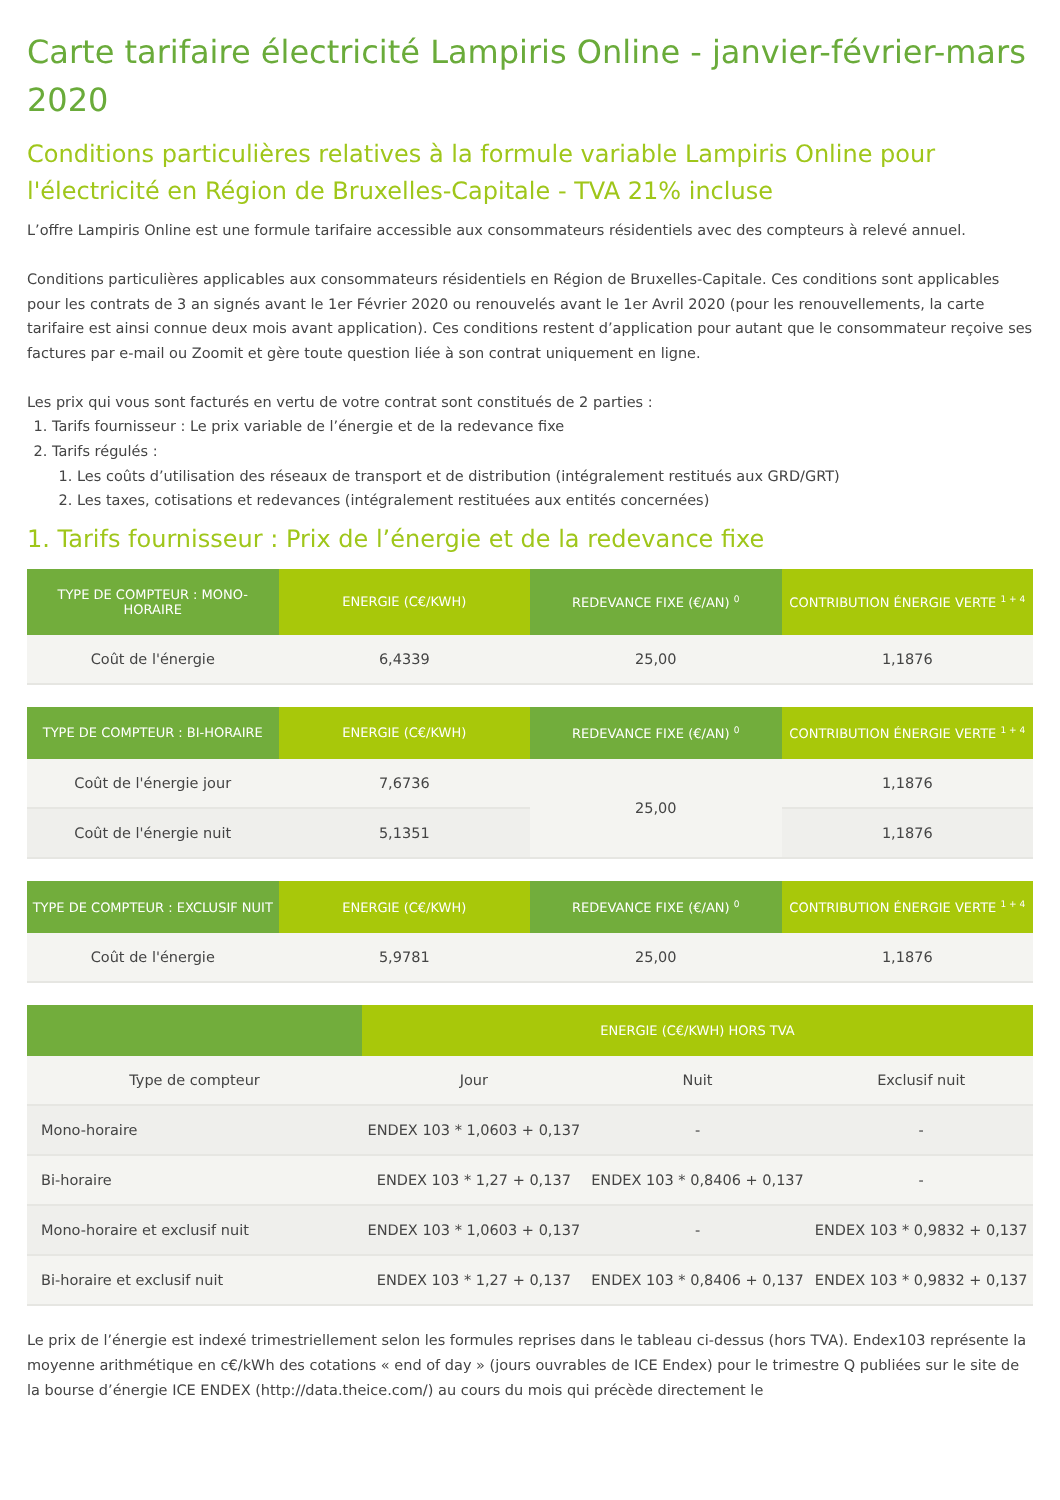Carte tarifaire électricité Lampiris Online - janvier-février-mars 2020
Conditions particulières relatives à la formule variable Lampiris Online pour l'électricité en Région de Bruxelles-Capitale - TVA 21% incluse
L’offre Lampiris Online est une formule tarifaire accessible aux consommateurs résidentiels avec des compteurs à relevé annuel.
Conditions particulières applicables aux consommateurs résidentiels en Région de Bruxelles-Capitale. Ces conditions sont applicables pour les contrats de 3 an signés avant le 1er Février 2020 ou renouvelés avant le 1er Avril 2020 (pour les renouvellements, la carte tarifaire est ainsi connue deux mois avant application). Ces conditions restent d’application pour autant que le consommateur reçoive ses factures par e-mail ou Zoomit et gère toute question liée à son contrat uniquement en ligne.
Les prix qui vous sont facturés en vertu de votre contrat sont constitués de 2 parties :
1. Tarifs fournisseur : Le prix variable de l’énergie et de la redevance fixe
2. Tarifs régulés :
1. Les coûts d’utilisation des réseaux de transport et de distribution (intégralement restitués aux GRD/GRT)
2. Les taxes, cotisations et redevances (intégralement restituées aux entités concernées)
1. Tarifs fournisseur : Prix de l’énergie et de la redevance fixe
| TYPE DE COMPTEUR : MONO-HORAIRE | ENERGIE (C€/KWH) | REDEVANCE FIXE (€/AN) <sup>0</sup> | CONTRIBUTION ÉNERGIE VERTE <sup>1 + 4</sup> |
| --- | --- | --- | --- |
| Coût de l'énergie | 6,4339 | 25,00 | 1,1876 |
| TYPE DE COMPTEUR : BI-HORAIRE | ENERGIE (C€/KWH) | REDEVANCE FIXE (€/AN) <sup>0</sup> | CONTRIBUTION ÉNERGIE VERTE <sup>1 + 4</sup> |
| --- | --- | --- | --- |
| Coût de l'énergie jour | 7,6736 | 25,00 | 1,1876 |
| Coût de l'énergie nuit | 5,1351 | | 1,1876 |
| TYPE DE COMPTEUR : EXCLUSIF NUIT | ENERGIE (C€/KWH) | REDEVANCE FIXE (€/AN) <sup>0</sup> | CONTRIBUTION ÉNERGIE VERTE <sup>1 + 4</sup> |
| --- | --- | --- | --- |
| Coût de l'énergie | 5,9781 | 25,00 | 1,1876 |
| | ENERGIE (C€/KWH) HORS TVA | | |
| --- | --- | --- | --- |
| Type de compteur | Jour | Nuit | Exclusif nuit |
| Mono-horaire | ENDEX 103 * 1,0603 + 0,137 | - | - |
| Bi-horaire | ENDEX 103 * 1,27 + 0,137 | ENDEX 103 * 0,8406 + 0,137 | - |
| Mono-horaire et exclusif nuit | ENDEX 103 * 1,0603 + 0,137 | - | ENDEX 103 * 0,9832 + 0,137 |
| Bi-horaire et exclusif nuit | ENDEX 103 * 1,27 + 0,137 | ENDEX 103 * 0,8406 + 0,137 | ENDEX 103 * 0,9832 + 0,137 |
Le prix de l’énergie est indexé trimestriellement selon les formules reprises dans le tableau ci-dessus (hors TVA). Endex103 représente la moyenne arithmétique en c€/kWh des cotations « end of day » (jours ouvrables de ICE Endex) pour le trimestre Q publiées sur le site de la bourse d’énergie ICE ENDEX (http://data.theice.com/) au cours du mois qui précède directement le